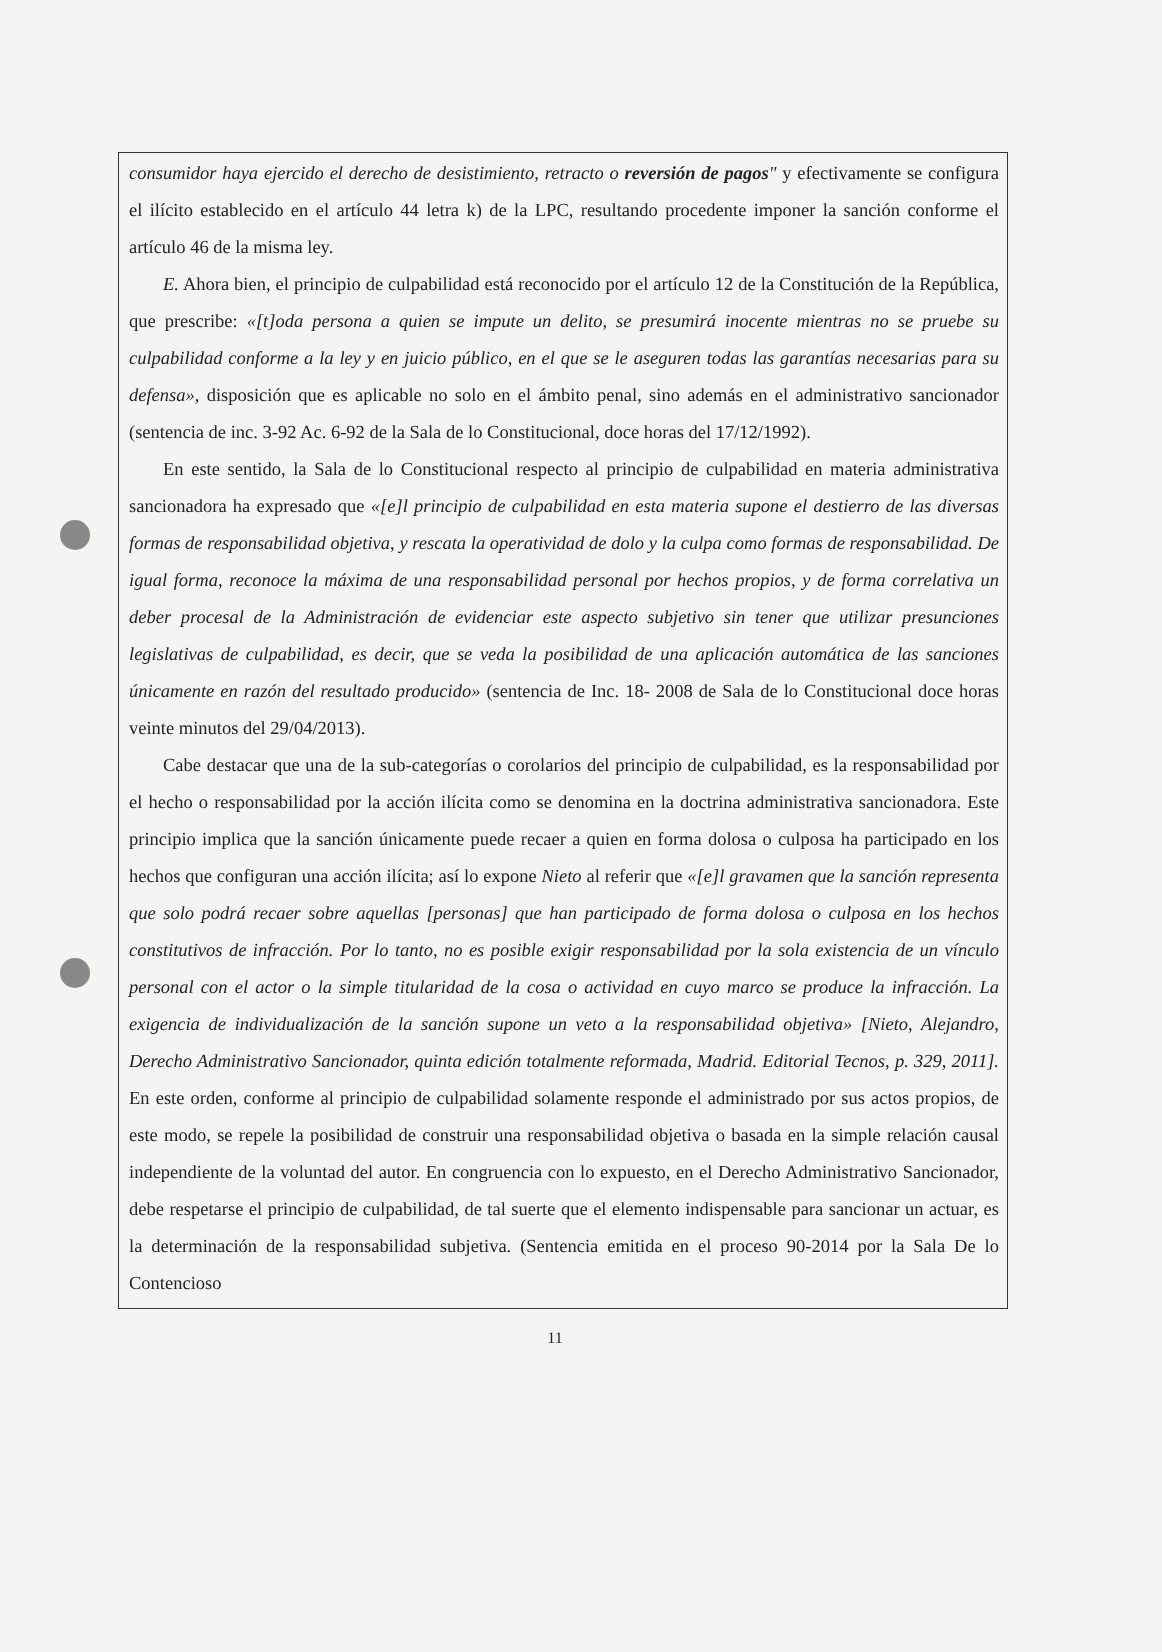consumidor haya ejercido el derecho de desistimiento, retracto o reversión de pagos" y efectivamente se configura el ilícito establecido en el artículo 44 letra k) de la LPC, resultando procedente imponer la sanción conforme el artículo 46 de la misma ley.
E. Ahora bien, el principio de culpabilidad está reconocido por el artículo 12 de la Constitución de la República, que prescribe: «[t]oda persona a quien se impute un delito, se presumirá inocente mientras no se pruebe su culpabilidad conforme a la ley y en juicio público, en el que se le aseguren todas las garantías necesarias para su defensa», disposición que es aplicable no solo en el ámbito penal, sino además en el administrativo sancionador (sentencia de inc. 3-92 Ac. 6-92 de la Sala de lo Constitucional, doce horas del 17/12/1992).
En este sentido, la Sala de lo Constitucional respecto al principio de culpabilidad en materia administrativa sancionadora ha expresado que «[e]l principio de culpabilidad en esta materia supone el destierro de las diversas formas de responsabilidad objetiva, y rescata la operatividad de dolo y la culpa como formas de responsabilidad. De igual forma, reconoce la máxima de una responsabilidad personal por hechos propios, y de forma correlativa un deber procesal de la Administración de evidenciar este aspecto subjetivo sin tener que utilizar presunciones legislativas de culpabilidad, es decir, que se veda la posibilidad de una aplicación automática de las sanciones únicamente en razón del resultado producido» (sentencia de Inc. 18- 2008 de Sala de lo Constitucional doce horas veinte minutos del 29/04/2013).
Cabe destacar que una de la sub-categorías o corolarios del principio de culpabilidad, es la responsabilidad por el hecho o responsabilidad por la acción ilícita como se denomina en la doctrina administrativa sancionadora. Este principio implica que la sanción únicamente puede recaer a quien en forma dolosa o culposa ha participado en los hechos que configuran una acción ilícita; así lo expone Nieto al referir que «[e]l gravamen que la sanción representa que solo podrá recaer sobre aquellas [personas] que han participado de forma dolosa o culposa en los hechos constitutivos de infracción. Por lo tanto, no es posible exigir responsabilidad por la sola existencia de un vínculo personal con el actor o la simple titularidad de la cosa o actividad en cuyo marco se produce la infracción. La exigencia de individualización de la sanción supone un veto a la responsabilidad objetiva» [Nieto, Alejandro, Derecho Administrativo Sancionador, quinta edición totalmente reformada, Madrid. Editorial Tecnos, p. 329, 2011]. En este orden, conforme al principio de culpabilidad solamente responde el administrado por sus actos propios, de este modo, se repele la posibilidad de construir una responsabilidad objetiva o basada en la simple relación causal independiente de la voluntad del autor. En congruencia con lo expuesto, en el Derecho Administrativo Sancionador, debe respetarse el principio de culpabilidad, de tal suerte que el elemento indispensable para sancionar un actuar, es la determinación de la responsabilidad subjetiva. (Sentencia emitida en el proceso 90-2014 por la Sala De lo Contencioso
11